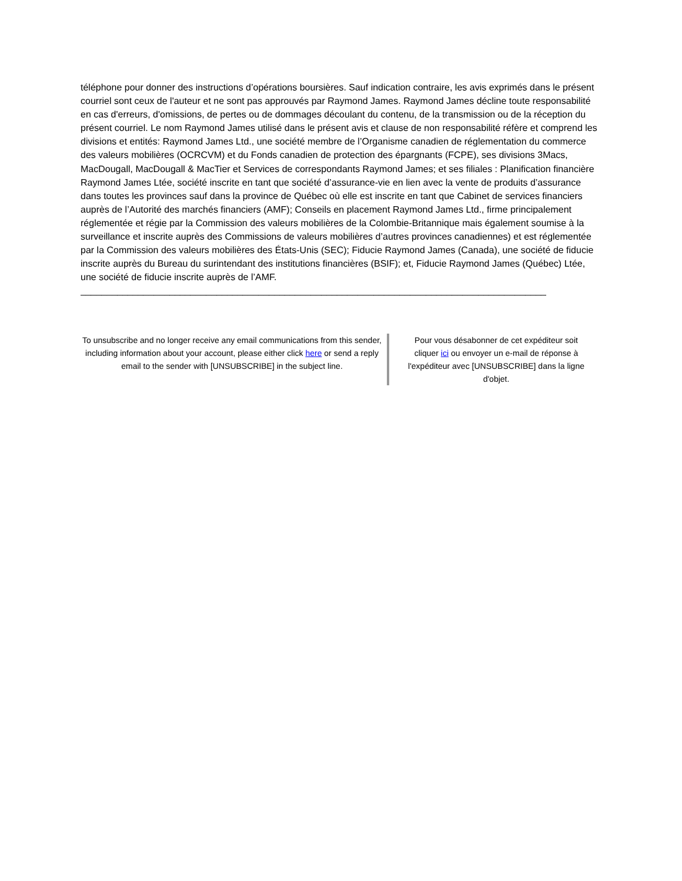téléphone pour donner des instructions d’opérations boursières. Sauf indication contraire, les avis exprimés dans le présent courriel sont ceux de l'auteur et ne sont pas approuvés par Raymond James. Raymond James décline toute responsabilité en cas d'erreurs, d'omissions, de pertes ou de dommages découlant du contenu, de la transmission ou de la réception du présent courriel. Le nom Raymond James utilisé dans le présent avis et clause de non responsabilité réfère et comprend les divisions et entités: Raymond James Ltd., une société membre de l’Organisme canadien de réglementation du commerce des valeurs mobilières (OCRCVM) et du Fonds canadien de protection des épargnants (FCPE), ses divisions 3Macs, MacDougall, MacDougall & MacTier et Services de correspondants Raymond James; et ses filiales : Planification financière Raymond James Ltée, société inscrite en tant que société d’assurance-vie en lien avec la vente de produits d’assurance dans toutes les provinces sauf dans la province de Québec où elle est inscrite en tant que Cabinet de services financiers auprès de l’Autorité des marchés financiers (AMF); Conseils en placement Raymond James Ltd., firme principalement réglementée et régie par la Commission des valeurs mobilières de la Colombie-Britannique mais également soumise à la surveillance et inscrite auprès des Commissions de valeurs mobilières d’autres provinces canadiennes) et est réglementée par la Commission des valeurs mobilières des États-Unis (SEC); Fiducie Raymond James (Canada), une société de fiducie inscrite auprès du Bureau du surintendant des institutions financières (BSIF); et, Fiducie Raymond James (Québec) Ltée, une société de fiducie inscrite auprès de l’AMF.
____________________________________________________________________________________________
To unsubscribe and no longer receive any email communications from this sender, including information about your account, please either click here or send a reply email to the sender with [UNSUBSCRIBE] in the subject line.
Pour vous désabonner de cet expéditeur soit cliquer ici ou envoyer un e-mail de réponse à l'expéditeur avec [UNSUBSCRIBE] dans la ligne d'objet.